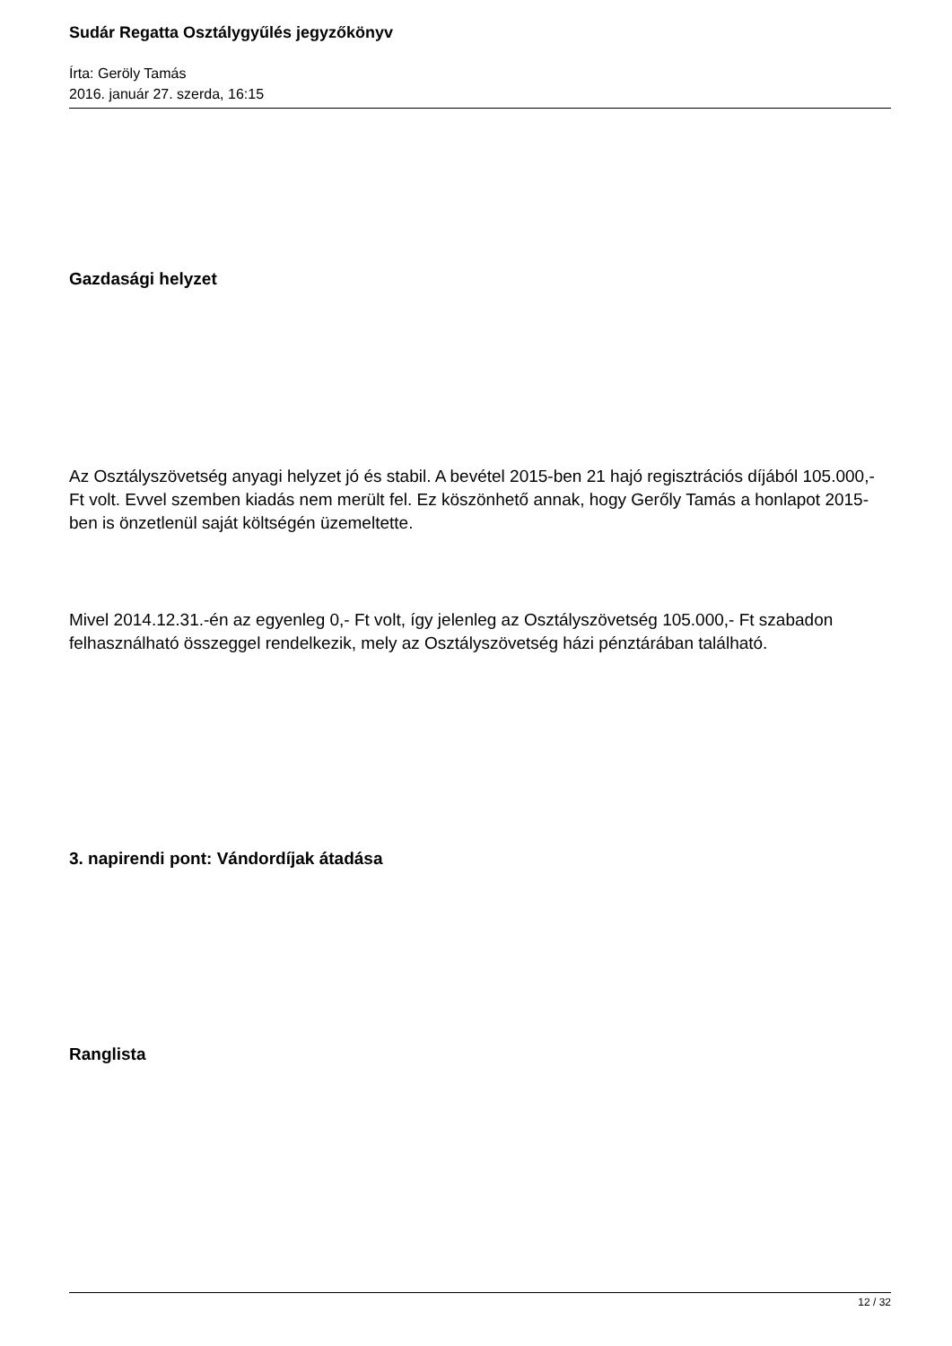Sudár Regatta Osztálygyűlés jegyzőkönyv
Írta: Geröly Tamás
2016. január 27. szerda, 16:15
Gazdasági helyzet
Az Osztályszövetség anyagi helyzet jó és stabil. A bevétel 2015-ben 21 hajó regisztrációs díjából 105.000,- Ft volt. Evvel szemben kiadás nem merült fel. Ez köszönhető annak, hogy Gerőly Tamás a honlapot 2015-ben is önzetlenül saját költségén üzemeltette.
Mivel 2014.12.31.-én az egyenleg 0,- Ft volt, így jelenleg az Osztályszövetség 105.000,- Ft szabadon felhasználható összeggel rendelkezik, mely az Osztályszövetség házi pénztárában található.
3. napirendi pont: Vándordíjak átadása
Ranglista
12 / 32